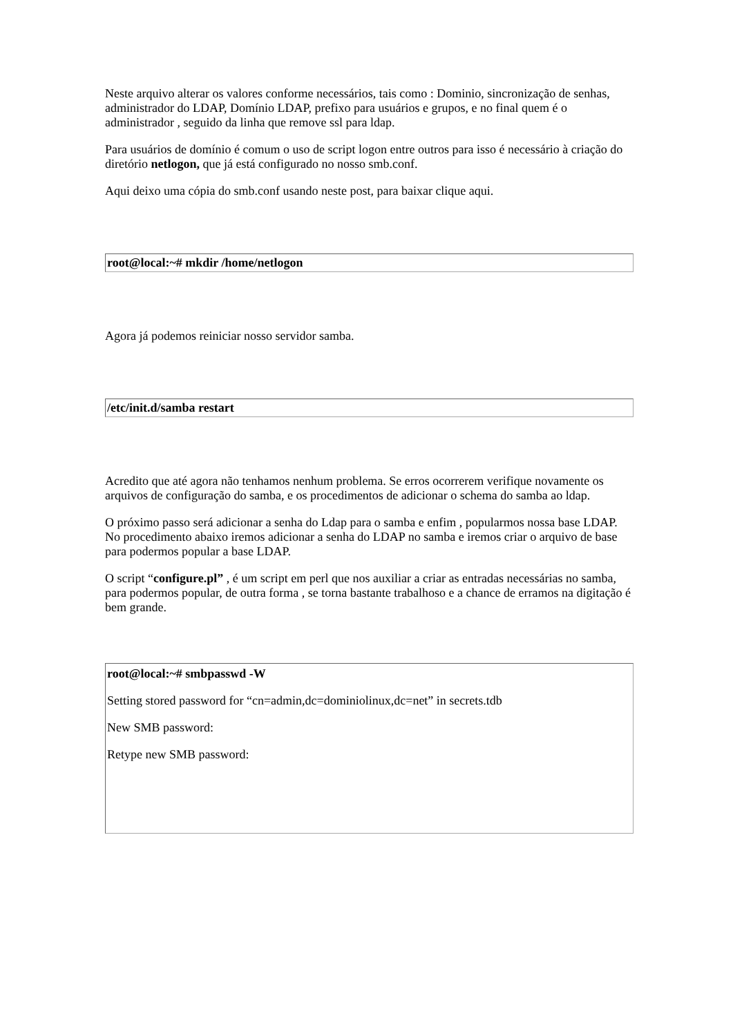Neste arquivo alterar os valores conforme necessários, tais como : Dominio, sincronização de senhas, administrador do LDAP, Domínio LDAP, prefixo para usuários e grupos, e no final quem é o administrador , seguido da linha que remove ssl para ldap.
Para usuários de domínio é comum o uso de script logon entre outros para isso é necessário à criação do diretório netlogon, que já está configurado no nosso smb.conf.
Aqui deixo uma cópia do smb.conf usando neste post, para baixar clique aqui.
root@local:~# mkdir /home/netlogon
Agora já podemos reiniciar nosso servidor samba.
/etc/init.d/samba restart
Acredito que até agora não tenhamos nenhum problema. Se erros ocorrerem verifique novamente os arquivos de configuração do samba, e os procedimentos de adicionar o schema do samba ao ldap.
O próximo passo será adicionar a senha do Ldap para o samba e enfim , popularmos nossa base LDAP. No procedimento abaixo iremos adicionar a senha do LDAP no samba e iremos criar o arquivo de base para podermos popular a base LDAP.
O script “configure.pl” , é um script em perl que nos auxiliar a criar as entradas necessárias no samba, para podermos popular, de outra forma , se torna bastante trabalhoso e a chance de erramos na digitação é bem grande.
root@local:~# smbpasswd -W
Setting stored password for “cn=admin,dc=dominiolinux,dc=net” in secrets.tdb
New SMB password:
Retype new SMB password: